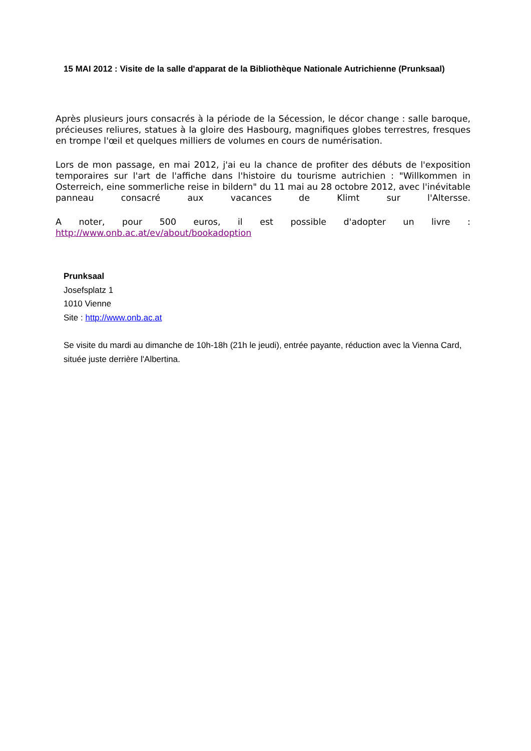15 MAI 2012 : Visite de la salle d'apparat de la Bibliothèque Nationale Autrichienne (Prunksaal)
Après plusieurs jours consacrés à la période de la Sécession, le décor change : salle baroque, précieuses reliures, statues à la gloire des Hasbourg, magnifiques globes terrestres, fresques en trompe l'œil et quelques milliers de volumes en cours de numérisation.
Lors de mon passage, en mai 2012, j'ai eu la chance de profiter des débuts de l'exposition temporaires sur l'art de l'affiche dans l'histoire du tourisme autrichien : "Willkommen in Osterreich, eine sommerliche reise in bildern" du 11 mai au 28 octobre 2012, avec l'inévitable panneau consacré aux vacances de Klimt sur l'Altersse.
A noter, pour 500 euros, il est possible d'adopter un livre : http://www.onb.ac.at/ev/about/bookadoption
Prunksaal
Josefsplatz 1
1010 Vienne
Site : http://www.onb.ac.at
Se visite du mardi au dimanche de 10h-18h (21h le jeudi), entrée payante, réduction avec la Vienna Card, située juste derrière l'Albertina.